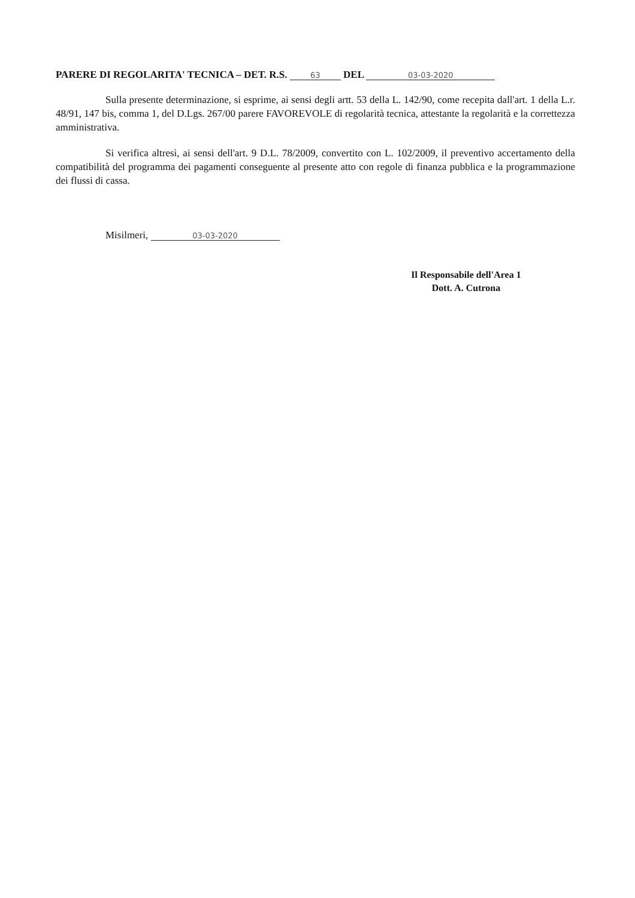PARERE DI REGOLARITA' TECNICA – DET. R.S. 63 DEL 03-03-2020
Sulla presente determinazione, si esprime, ai sensi degli artt. 53 della L. 142/90, come recepita dall'art. 1 della L.r. 48/91, 147 bis, comma 1, del D.Lgs. 267/00 parere FAVOREVOLE di regolarità tecnica, attestante la regolarità e la correttezza amministrativa.
Si verifica altresì, ai sensi dell'art. 9 D.L. 78/2009, convertito con L. 102/2009, il preventivo accertamento della compatibilità del programma dei pagamenti conseguente al presente atto con regole di finanza pubblica e la programmazione dei flussi di cassa.
Misilmeri, 03-03-2020
Il Responsabile dell'Area 1
Dott. A. Cutrona